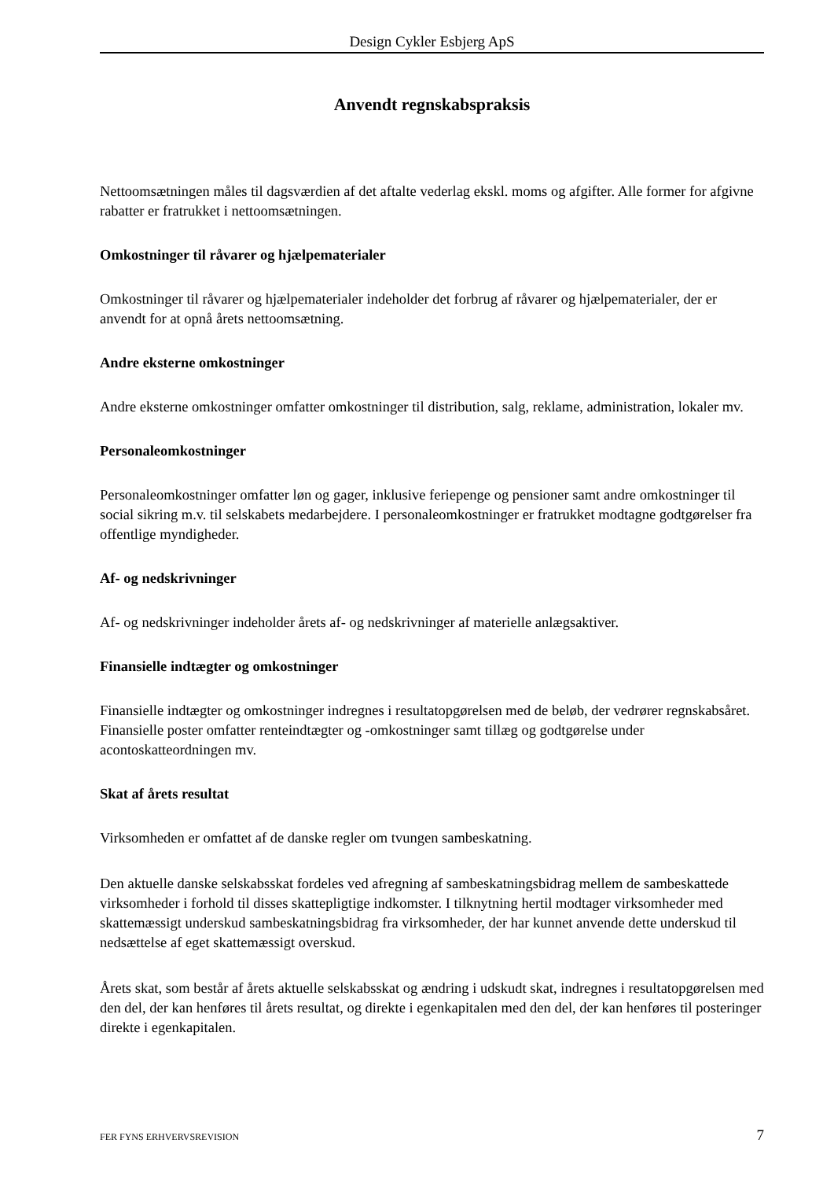Design Cykler Esbjerg ApS
Anvendt regnskabspraksis
Nettoomsætningen måles til dagsværdien af det aftalte vederlag ekskl. moms og afgifter. Alle former for afgivne rabatter er fratrukket i nettoomsætningen.
Omkostninger til råvarer og hjælpematerialer
Omkostninger til råvarer og hjælpematerialer indeholder det forbrug af råvarer og hjælpematerialer, der er anvendt for at opnå årets nettoomsætning.
Andre eksterne omkostninger
Andre eksterne omkostninger omfatter omkostninger til distribution, salg, reklame, administration, lokaler mv.
Personaleomkostninger
Personaleomkostninger omfatter løn og gager, inklusive feriepenge og pensioner samt andre omkostninger til social sikring m.v. til selskabets medarbejdere. I personaleomkostninger er fratrukket modtagne godtgørelser fra offentlige myndigheder.
Af- og nedskrivninger
Af- og nedskrivninger indeholder årets af- og nedskrivninger af materielle anlægsaktiver.
Finansielle indtægter og omkostninger
Finansielle indtægter og omkostninger indregnes i resultatopgørelsen med de beløb, der vedrører regnskabsåret. Finansielle poster omfatter renteindtægter og -omkostninger samt tillæg og godtgørelse under acontoskatteordningen mv.
Skat af årets resultat
Virksomheden er omfattet af de danske regler om tvungen sambeskatning.
Den aktuelle danske selskabsskat fordeles ved afregning af sambeskatningsbidrag mellem de sambeskattede virksomheder i forhold til disses skattepligtige indkomster. I tilknytning hertil modtager virksomheder med skattemæssigt underskud sambeskatningsbidrag fra virksomheder, der har kunnet anvende dette underskud til nedsættelse af eget skattemæssigt overskud.
Årets skat, som består af årets aktuelle selskabsskat og ændring i udskudt skat, indregnes i resultatopgørelsen med den del, der kan henføres til årets resultat, og direkte i egenkapitalen med den del, der kan henføres til posteringer direkte i egenkapitalen.
FER FYNS ERHVERVSREVISION 7